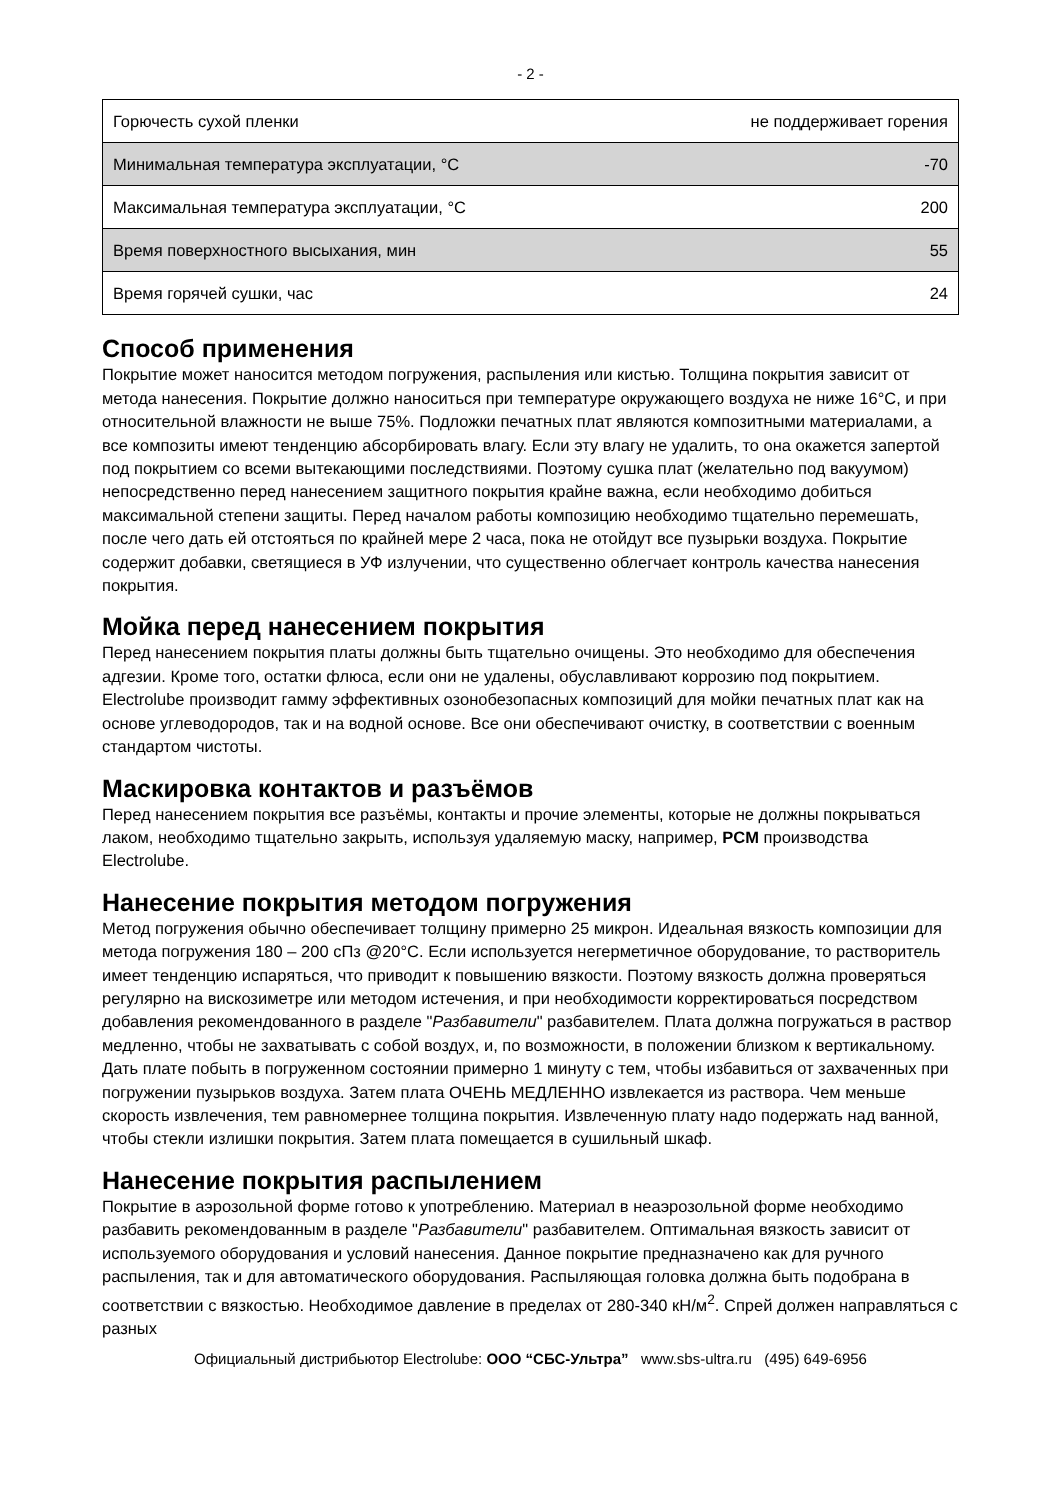- 2 -
| Горючесть сухой пленки | не поддерживает горения |
| Минимальная температура эксплуатации, °С | -70 |
| Максимальная температура эксплуатации, °С | 200 |
| Время поверхностного высыхания, мин | 55 |
| Время горячей сушки, час | 24 |
Способ применения
Покрытие может наносится методом погружения, распыления или кистью. Толщина покрытия зависит от метода нанесения. Покрытие должно наноситься при температуре окружающего воздуха не ниже 16°С, и при относительной влажности не выше 75%. Подложки печатных плат являются композитными материалами, а все композиты имеют тенденцию абсорбировать влагу. Если эту влагу не удалить, то она окажется запертой под покрытием со всеми вытекающими последствиями. Поэтому сушка плат (желательно под вакуумом) непосредственно перед нанесением защитного покрытия крайне важна, если необходимо добиться максимальной степени защиты. Перед началом работы композицию необходимо тщательно перемешать, после чего дать ей отстояться по крайней мере 2 часа, пока не отойдут все пузырьки воздуха. Покрытие содержит добавки, светящиеся в УФ излучении, что существенно облегчает контроль качества нанесения покрытия.
Мойка перед нанесением покрытия
Перед нанесением покрытия платы должны быть тщательно очищены. Это необходимо для обеспечения адгезии. Кроме того, остатки флюса, если они не удалены, обуславливают коррозию под покрытием. Electrolube производит гамму эффективных озонобезопасных композиций для мойки печатных плат как на основе углеводородов, так и на водной основе. Все они обеспечивают очистку, в соответствии с военным стандартом чистоты.
Маскировка контактов и разъёмов
Перед нанесением покрытия все разъёмы, контакты и прочие элементы, которые не должны покрываться лаком, необходимо тщательно закрыть, используя удаляемую маску, например, PCM производства Electrolube.
Нанесение покрытия методом погружения
Метод погружения обычно обеспечивает толщину примерно 25 микрон. Идеальная вязкость композиции для метода погружения 180 – 200 сПз @20°С. Если используется негерметичное оборудование, то растворитель имеет тенденцию испаряться, что приводит к повышению вязкости. Поэтому вязкость должна проверяться регулярно на вискозиметре или методом истечения, и при необходимости корректироваться посредством добавления рекомендованного в разделе "Разбавители" разбавителем. Плата должна погружаться в раствор медленно, чтобы не захватывать с собой воздух, и, по возможности, в положении близком к вертикальному. Дать плате побыть в погруженном состоянии примерно 1 минуту с тем, чтобы избавиться от захваченных при погружении пузырьков воздуха. Затем плата ОЧЕНЬ МЕДЛЕННО извлекается из раствора. Чем меньше скорость извлечения, тем равномернее толщина покрытия. Извлеченную плату надо подержать над ванной, чтобы стекли излишки покрытия. Затем плата помещается в сушильный шкаф.
Нанесение покрытия распылением
Покрытие в аэрозольной форме готово к употреблению. Материал в неаэрозольной форме необходимо разбавить рекомендованным в разделе "Разбавители" разбавителем. Оптимальная вязкость зависит от используемого оборудования и условий нанесения. Данное покрытие предназначено как для ручного распыления, так и для автоматического оборудования. Распыляющая головка должна быть подобрана в соответствии с вязкостью. Необходимое давление в пределах от 280-340 кН/м<sup>2</sup>. Спрей должен направляться с разных
Официальный дистрибьютор Electrolube: ООО “СБС-Ультра” www.sbs-ultra.ru (495) 649-6956